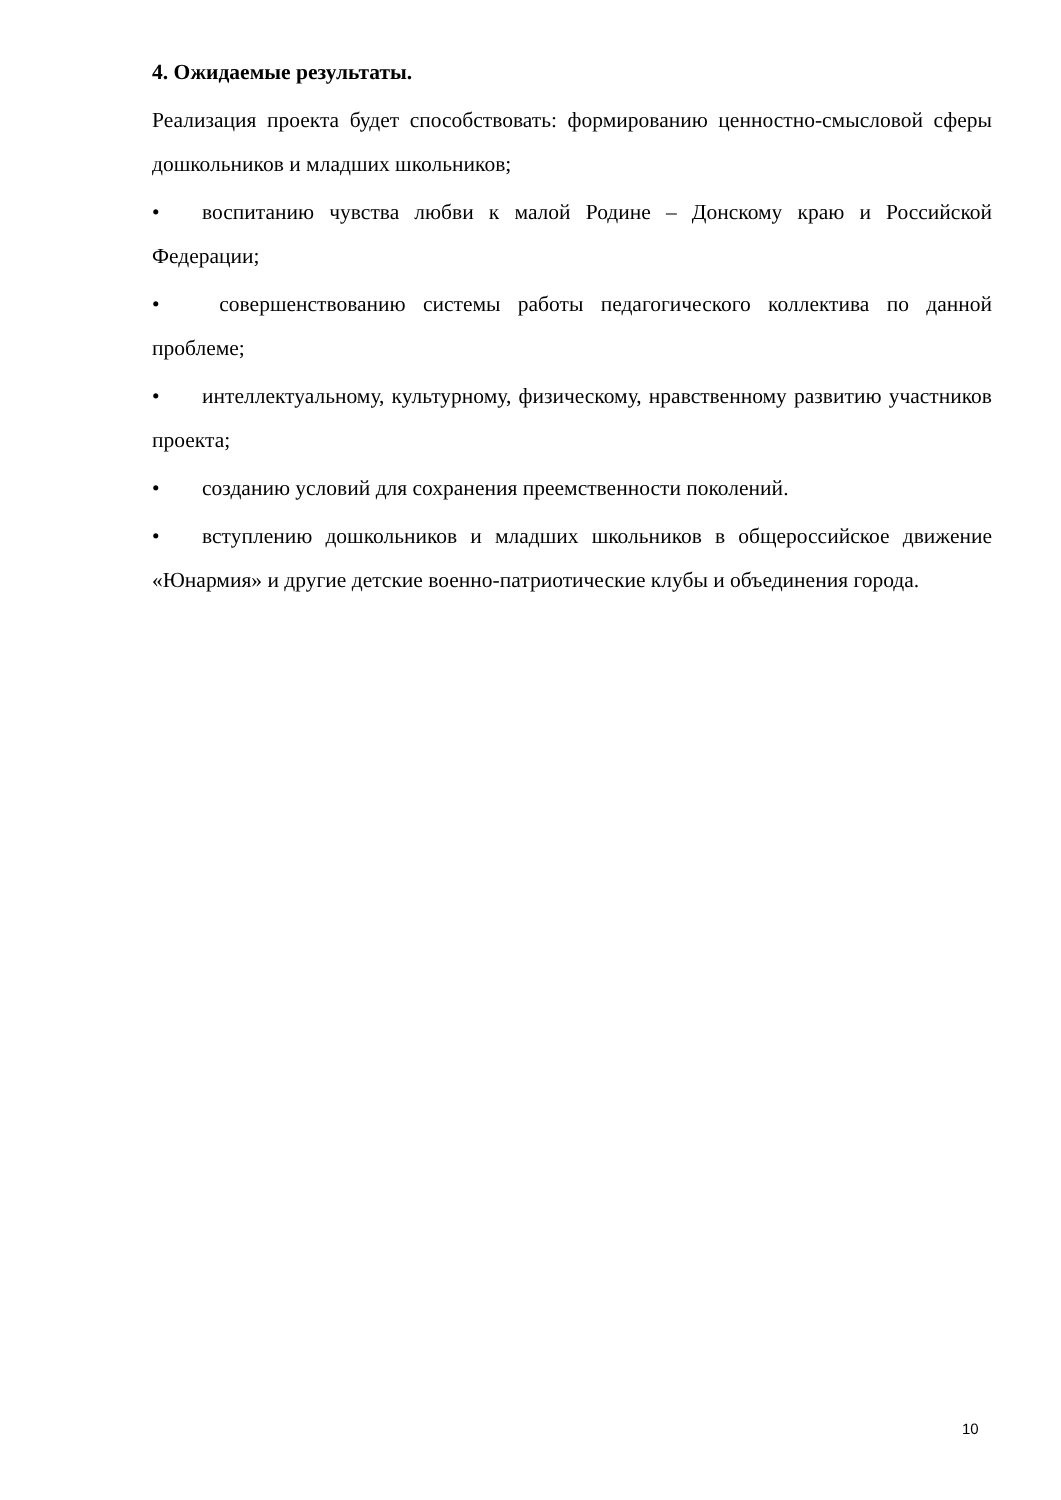4. Ожидаемые результаты.
Реализация проекта будет способствовать: формированию ценностно-смысловой сферы дошкольников и младших школьников;
• воспитанию чувства любви к малой Родине – Донскому краю и Российской Федерации;
• совершенствованию системы работы педагогического коллектива по данной проблеме;
• интеллектуальному, культурному, физическому, нравственному развитию участников проекта;
• созданию условий для сохранения преемственности поколений.
• вступлению дошкольников и младших школьников в общероссийское движение «Юнармия» и другие детские военно-патриотические клубы и объединения города.
10